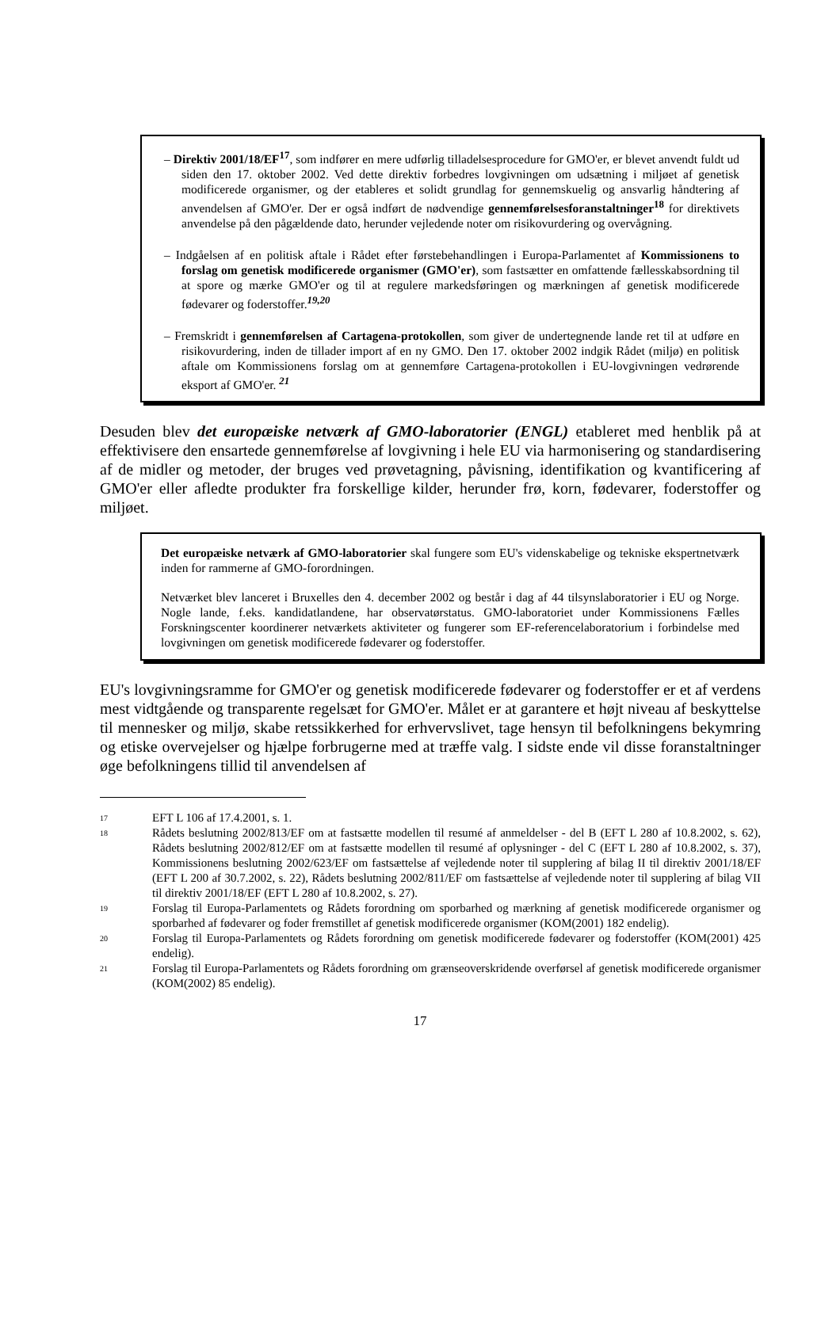– Direktiv 2001/18/EF<sup>17</sup>, som indfører en mere udførlig tilladelsesprocedure for GMO'er, er blevet anvendt fuldt ud siden den 17. oktober 2002. Ved dette direktiv forbedres lovgivningen om udsætning i miljøet af genetisk modificerede organismer, og der etableres et solidt grundlag for gennemskuelig og ansvarlig håndtering af anvendelsen af GMO'er. Der er også indført de nødvendige gennemførelsesforanstaltninger<sup>18</sup> for direktivets anvendelse på den pågældende dato, herunder vejledende noter om risikovurdering og overvågning.
– Indgåelsen af en politisk aftale i Rådet efter førstebehandlingen i Europa-Parlamentet af Kommissionens to forslag om genetisk modificerede organismer (GMO'er), som fastsætter en omfattende fællesskabsordning til at spore og mærke GMO'er og til at regulere markedsføringen og mærkningen af genetisk modificerede fødevarer og foderstoffer.<sup>19,20</sup>
– Fremskridt i gennemførelsen af Cartagena-protokollen, som giver de undertegnende lande ret til at udføre en risikovurdering, inden de tillader import af en ny GMO. Den 17. oktober 2002 indgik Rådet (miljø) en politisk aftale om Kommissionens forslag om at gennemføre Cartagena-protokollen i EU-lovgivningen vedrørende eksport af GMO'er. <sup>21</sup>
Desuden blev det europæiske netværk af GMO-laboratorier (ENGL) etableret med henblik på at effektivisere den ensartede gennemførelse af lovgivning i hele EU via harmonisering og standardisering af de midler og metoder, der bruges ved prøvetagning, påvisning, identifikation og kvantificering af GMO'er eller afledte produkter fra forskellige kilder, herunder frø, korn, fødevarer, foderstoffer og miljøet.
Det europæiske netværk af GMO-laboratorier skal fungere som EU's videnskabelige og tekniske ekspertnetværk inden for rammerne af GMO-forordningen.
Netværket blev lanceret i Bruxelles den 4. december 2002 og består i dag af 44 tilsynslaboratorier i EU og Norge. Nogle lande, f.eks. kandidatlandene, har observatørstatus. GMO-laboratoriet under Kommissionens Fælles Forskningscenter koordinerer netværkets aktiviteter og fungerer som EF-referencelaboratorium i forbindelse med lovgivningen om genetisk modificerede fødevarer og foderstoffer.
EU's lovgivningsramme for GMO'er og genetisk modificerede fødevarer og foderstoffer er et af verdens mest vidtgående og transparente regelsæt for GMO'er. Målet er at garantere et højt niveau af beskyttelse til mennesker og miljø, skabe retssikkerhed for erhvervslivet, tage hensyn til befolkningens bekymring og etiske overvejelser og hjælpe forbrugerne med at træffe valg. I sidste ende vil disse foranstaltninger øge befolkningens tillid til anvendelsen af
17 EFT L 106 af 17.4.2001, s. 1.
18 Rådets beslutning 2002/813/EF om at fastsætte modellen til resumé af anmeldelser - del B (EFT L 280 af 10.8.2002, s. 62), Rådets beslutning 2002/812/EF om at fastsætte modellen til resumé af oplysninger - del C (EFT L 280 af 10.8.2002, s. 37), Kommissionens beslutning 2002/623/EF om fastsættelse af vejledende noter til supplering af bilag II til direktiv 2001/18/EF (EFT L 200 af 30.7.2002, s. 22), Rådets beslutning 2002/811/EF om fastsættelse af vejledende noter til supplering af bilag VII til direktiv 2001/18/EF (EFT L 280 af 10.8.2002, s. 27).
19 Forslag til Europa-Parlamentets og Rådets forordning om sporbarhed og mærkning af genetisk modificerede organismer og sporbarhed af fødevarer og foder fremstillet af genetisk modificerede organismer (KOM(2001) 182 endelig).
20 Forslag til Europa-Parlamentets og Rådets forordning om genetisk modificerede fødevarer og foderstoffer (KOM(2001) 425 endelig).
21 Forslag til Europa-Parlamentets og Rådets forordning om grænseoverskridende overførsel af genetisk modificerede organismer (KOM(2002) 85 endelig).
17